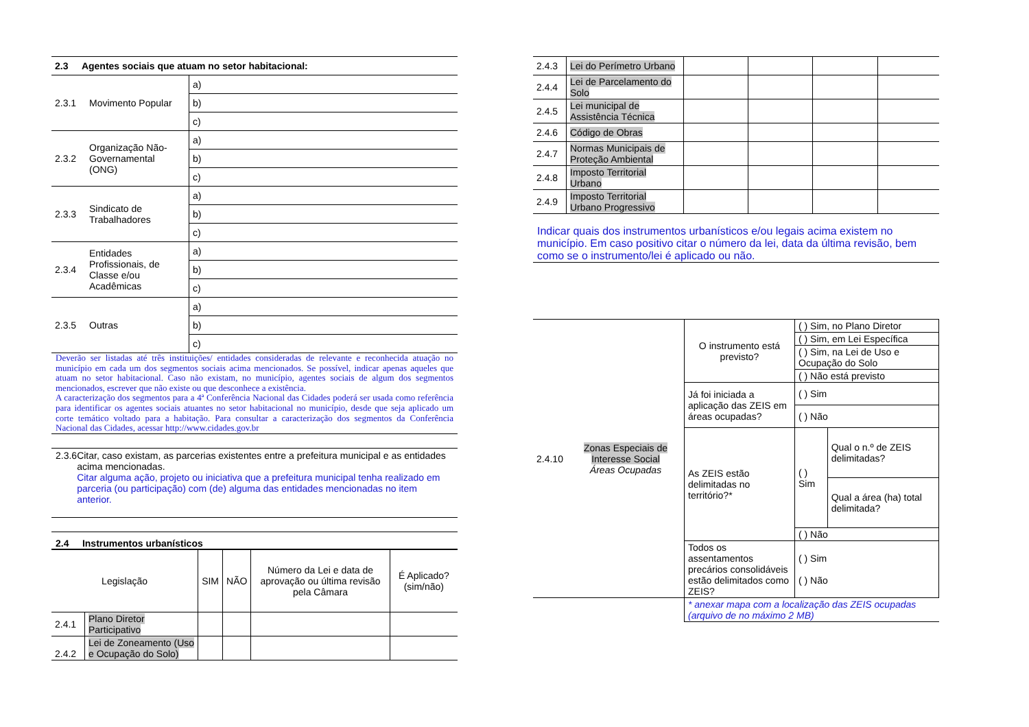| 2.3 Agentes sociais que atuam no setor habitacional: | | |
| 2.3.1 | Movimento Popular | a) |
| | | b) |
| | | c) |
| 2.3.2 | Organização Não-Governamental (ONG) | a) |
| | | b) |
| | | c) |
| 2.3.3 | Sindicato de Trabalhadores | a) |
| | | b) |
| | | c) |
| 2.3.4 | Entidades Profissionais, de Classe e/ou Acadêmicas | a) |
| | | b) |
| | | c) |
| 2.3.5 | Outras | a) |
| | | b) |
| | | c) |
Deverão ser listadas até três instituições/ entidades consideradas de relevante e reconhecida atuação no município em cada um dos segmentos sociais acima mencionados. Se possível, indicar apenas aqueles que atuam no setor habitacional. Caso não existam, no município, agentes sociais de algum dos segmentos mencionados, escrever que não existe ou que desconhece a existência.
A caracterização dos segmentos para a 4ª Conferência Nacional das Cidades poderá ser usada como referência para identificar os agentes sociais atuantes no setor habitacional no município, desde que seja aplicado um corte temático voltado para a habitação. Para consultar a caracterização dos segmentos da Conferência Nacional das Cidades, acessar http://www.cidades.gov.br
2.3.6 Citar, caso existam, as parcerias existentes entre a prefeitura municipal e as entidades acima mencionadas.
Citar alguma ação, projeto ou iniciativa que a prefeitura municipal tenha realizado em parceria (ou participação) com (de) alguma das entidades mencionadas no item anterior.
2.4 Instrumentos urbanísticos
| Legislação | | SIM | NÃO | Número da Lei e data de aprovação ou última revisão pela Câmara | É Aplicado? (sim/não) |
| --- | --- | --- | --- | --- | --- |
| 2.4.1 | Plano Diretor Participativo | | | | |
| 2.4.2 | Lei de Zoneamento (Uso e Ocupação do Solo) | | | | |
| 2.4.3 | Lei do Perímetro Urbano | | | | |
| 2.4.4 | Lei de Parcelamento do Solo | | | | |
| 2.4.5 | Lei municipal de Assistência Técnica | | | | |
| 2.4.6 | Código de Obras | | | | |
| 2.4.7 | Normas Municipais de Proteção Ambiental | | | | |
| 2.4.8 | Imposto Territorial Urbano | | | | |
| 2.4.9 | Imposto Territorial Urbano Progressivo | | | | |
Indicar quais dos instrumentos urbanísticos e/ou legais acima existem no município. Em caso positivo citar o número da lei, data da última revisão, bem como se o instrumento/lei é aplicado ou não.
| 2.4.10 | Zonas Especiais de Interesse Social Áreas Ocupadas | O instrumento está previsto? | ( ) Sim, no Plano Diretor | |
| | | | ( ) Sim, em Lei Específica | |
| | | | ( ) Sim, na Lei de Uso e Ocupação do Solo | |
| | | | ( ) Não está previsto | |
| | | Já foi iniciada a aplicação das ZEIS em áreas ocupadas? | ( ) Sim | |
| | | | ( ) Não | |
| | | As ZEIS estão delimitadas no território?* | ( ) Sim | Qual o n.º de ZEIS delimitadas? |
| | | | | Qual a área (ha) total delimitada? |
| | | | ( ) Não | |
| | | Todos os assentamentos precários consolidáveis estão delimitados como ZEIS? | ( ) Sim ( ) Não | |
| | | * anexar mapa com a localização das ZEIS ocupadas (arquivo de no máximo 2 MB) | | |